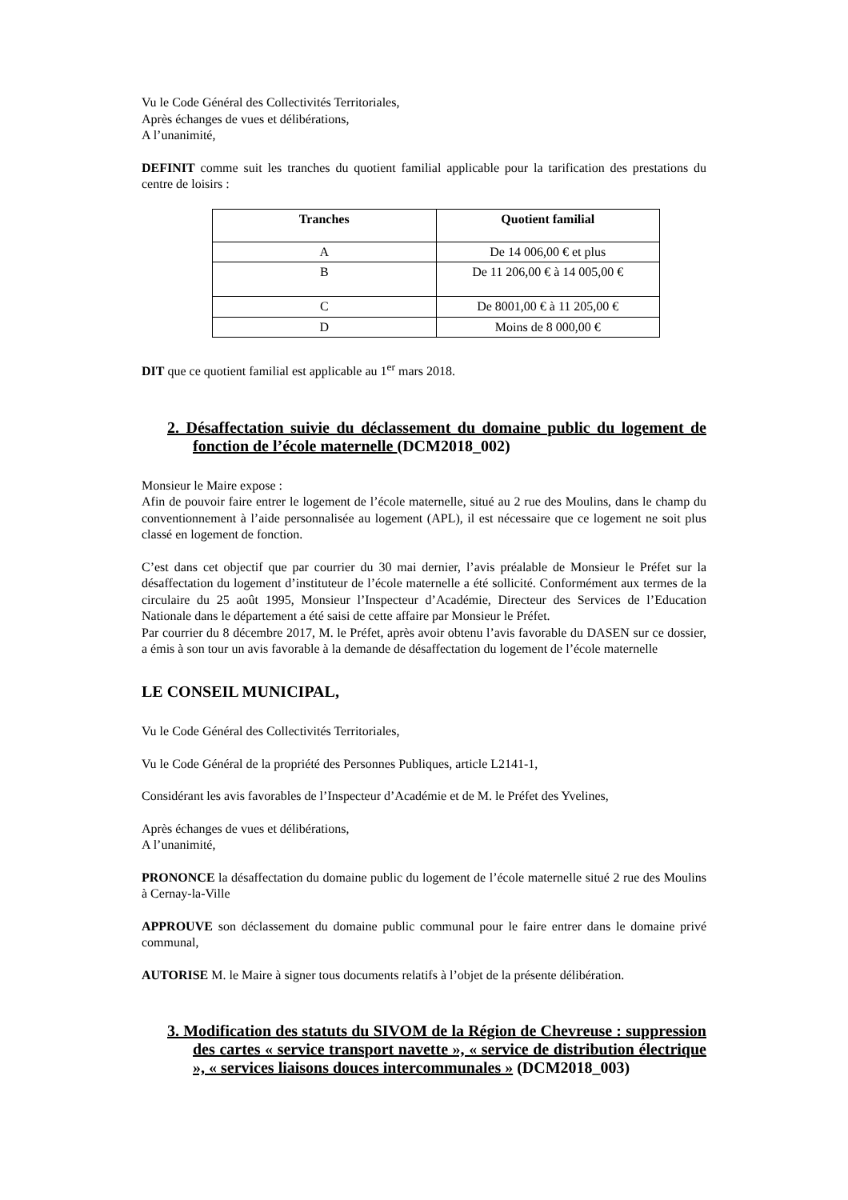Vu le Code Général des Collectivités Territoriales,
Après échanges de vues et délibérations,
A l’unanimité,
DEFINIT comme suit les tranches du quotient familial applicable pour la tarification des prestations du centre de loisirs :
| Tranches | Quotient familial |
| --- | --- |
| A | De 14 006,00 € et plus |
| B | De 11 206,00 € à 14 005,00 € |
| C | De 8001,00 € à 11 205,00 € |
| D | Moins de 8 000,00 € |
DIT que ce quotient familial est applicable au 1<sup>er</sup> mars 2018.
2. Désaffectation suivie du déclassement du domaine public du logement de fonction de l’école maternelle (DCM2018_002)
Monsieur le Maire expose :
Afin de pouvoir faire entrer le logement de l’école maternelle, situé au 2 rue des Moulins, dans le champ du conventionnement à l’aide personnalisée au logement (APL), il est nécessaire que ce logement ne soit plus classé en logement de fonction.
C’est dans cet objectif que par courrier du 30 mai dernier, l’avis préalable de Monsieur le Préfet sur la désaffectation du logement d’instituteur de l’école maternelle a été sollicité. Conformément aux termes de la circulaire du 25 août 1995, Monsieur l’Inspecteur d’Académie, Directeur des Services de l’Education Nationale dans le département a été saisi de cette affaire par Monsieur le Préfet.
Par courrier du 8 décembre 2017, M. le Préfet, après avoir obtenu l’avis favorable du DASEN sur ce dossier, a émis à son tour un avis favorable à la demande de désaffectation du logement de l’école maternelle
LE CONSEIL MUNICIPAL,
Vu le Code Général des Collectivités Territoriales,
Vu le Code Général de la propriété des Personnes Publiques, article L2141-1,
Considérant les avis favorables de l’Inspecteur d’Académie et de M. le Préfet des Yvelines,
Après échanges de vues et délibérations,
A l’unanimité,
PRONONCE la désaffectation du domaine public du logement de l’école maternelle situé 2 rue des Moulins à Cernay-la-Ville
APPROUVE son déclassement du domaine public communal pour le faire entrer dans le domaine privé communal,
AUTORISE M. le Maire à signer tous documents relatifs à l’objet de la présente délibération.
3. Modification des statuts du SIVOM de la Région de Chevreuse : suppression des cartes « service transport navette », « service de distribution électrique », « services liaisons douces intercommunales » (DCM2018_003)